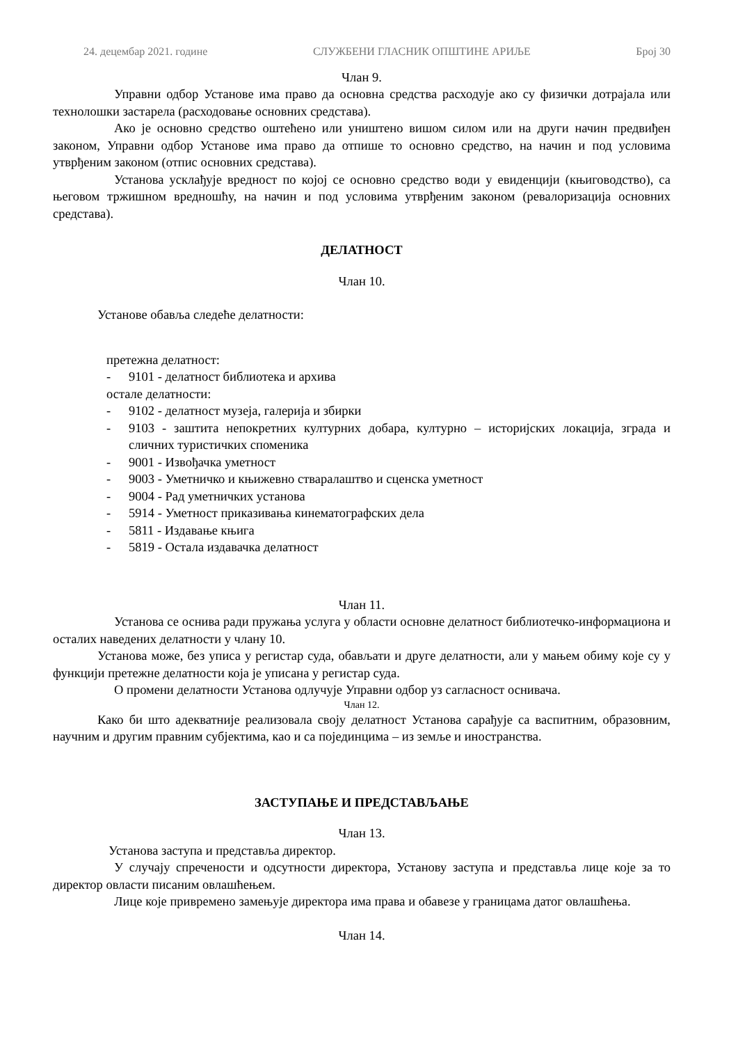24. децембар 2021. године СЛУЖБЕНИ ГЛАСНИК ОПШТИНЕ АРИЉЕ Број 30
Члан 9.
Управни одбор Установе има право да основна средства расходује ако су физички дотрајала или технолошки застарела (расходовање основних средстава).
Ако је основно средство оштећено или уништено вишом силом или на други начин предвиђен законом, Управни одбор Установе има право да отпише то основно средство, на начин и под условима утврђеним законом (отпис основних средстава).
Установа усклађује вредност по којој се основно средство води у евиденцији (књиговодство), са његовом тржишном вредношћу, на начин и под условима утврђеним законом (ревалоризација основних средстава).
ДЕЛАТНОСТ
Члан 10.
Установе обавља следеће делатности:
претежна делатност:
- 9101 - делатност библиотека и архива
остале делатности:
- 9102 - делатност музеја, галерија и збирки
- 9103 - заштита непокретних културних добара, културно – историјских локација, зграда и сличних туристичких споменика
- 9001 - Извођачка уметност
- 9003 - Уметничко и књижевно стваралаштво и сценска уметност
- 9004 - Рад уметничких установа
- 5914 - Уметност приказивања кинематографских дела
- 5811 - Издавање књига
- 5819 - Остала издавачка делатност
Члан 11.
Установа се оснива ради пружања услуга у области основне делатност библиотечко-информациона и осталих наведених делатности у члану 10.
Установа може, без уписа у регистар суда, обављати и друге делатности, али у мањем обиму које су у функцији претежне делатности која је уписана у регистар суда.
О промени делатности Установа одлучује Управни одбор уз сагласност оснивача.
Члан 12.
Како би што адекватније реализовала своју делатност Установа сарађује са васпитним, образовним, научним и другим правним субјектима, као и са појединцима – из земље и иностранства.
ЗАСТУПАЊЕ И ПРЕДСТАВЉАЊЕ
Члан 13.
Установа заступа и представља директор.
У случају спречености и одсутности директора, Установу заступа и представља лице које за то директор овласти писаним овлашћењем.
Лице које привремено замењује директора има права и обавезе у границама датог овлашћења.
Члан 14.